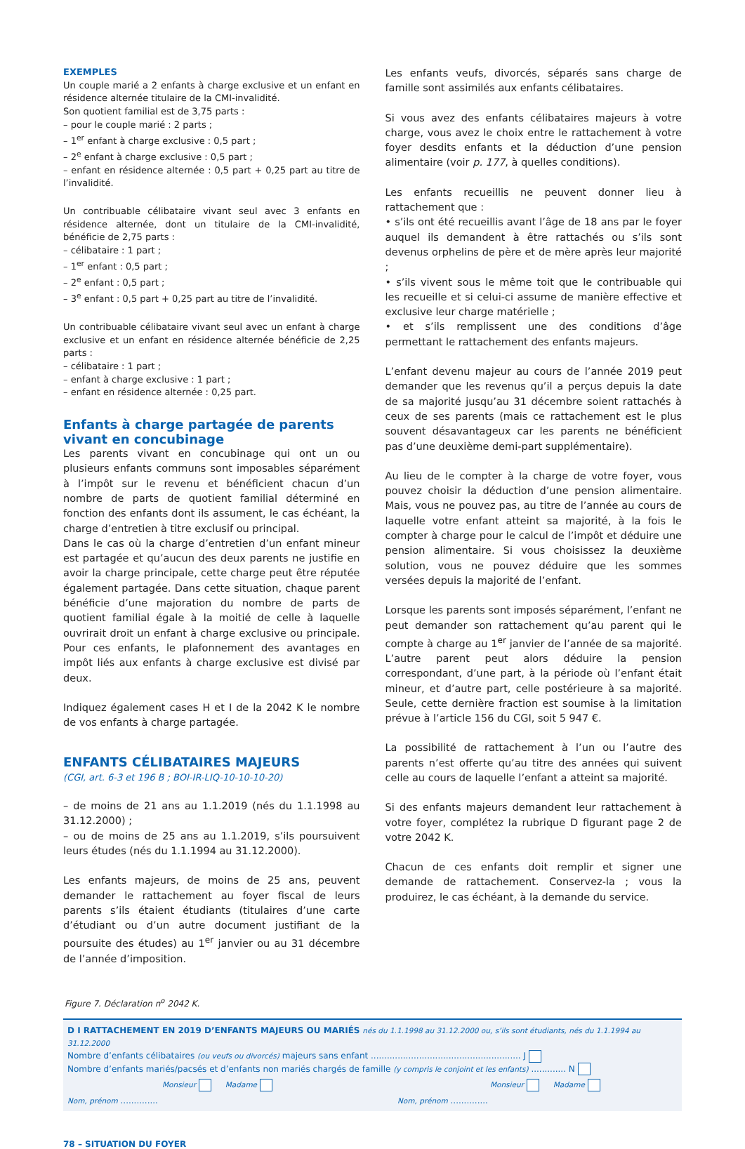EXEMPLES
Un couple marié a 2 enfants à charge exclusive et un enfant en résidence alternée titulaire de la CMI-invalidité.
Son quotient familial est de 3,75 parts :
– pour le couple marié : 2 parts ;
– 1<sup>er</sup> enfant à charge exclusive : 0,5 part ;
– 2<sup>e</sup> enfant à charge exclusive : 0,5 part ;
– enfant en résidence alternée : 0,5 part + 0,25 part au titre de l’invalidité.
Un contribuable célibataire vivant seul avec 3 enfants en résidence alternée, dont un titulaire de la CMI-invalidité, bénéficie de 2,75 parts :
– célibataire : 1 part ;
– 1<sup>er</sup> enfant : 0,5 part ;
– 2<sup>e</sup> enfant : 0,5 part ;
– 3<sup>e</sup> enfant : 0,5 part + 0,25 part au titre de l’invalidité.
Un contribuable célibataire vivant seul avec un enfant à charge exclusive et un enfant en résidence alternée bénéficie de 2,25 parts :
– célibataire : 1 part ;
– enfant à charge exclusive : 1 part ;
– enfant en résidence alternée : 0,25 part.
Enfants à charge partagée de parents vivant en concubinage
Les parents vivant en concubinage qui ont un ou plusieurs enfants communs sont imposables séparément à l’impôt sur le revenu et bénéficient chacun d’un nombre de parts de quotient familial déterminé en fonction des enfants dont ils assument, le cas échéant, la charge d’entretien à titre exclusif ou principal.
Dans le cas où la charge d’entretien d’un enfant mineur est partagée et qu’aucun des deux parents ne justifie en avoir la charge principale, cette charge peut être réputée également partagée. Dans cette situation, chaque parent bénéficie d’une majoration du nombre de parts de quotient familial égale à la moitié de celle à laquelle ouvrirait droit un enfant à charge exclusive ou principale. Pour ces enfants, le plafonnement des avantages en impôt liés aux enfants à charge exclusive est divisé par deux.
Indiquez également cases H et I de la 2042 K le nombre de vos enfants à charge partagée.
ENFANTS CÉLIBATAIRES MAJEURS
(CGI, art. 6-3 et 196 B ; BOI-IR-LIQ-10-10-10-20)
– de moins de 21 ans au 1.1.2019 (nés du 1.1.1998 au 31.12.2000) ;
– ou de moins de 25 ans au 1.1.2019, s’ils poursuivent leurs études (nés du 1.1.1994 au 31.12.2000).
Les enfants majeurs, de moins de 25 ans, peuvent demander le rattachement au foyer fiscal de leurs parents s’ils étaient étudiants (titulaires d’une carte d’étudiant ou d’un autre document justifiant de la poursuite des études) au 1<sup>er</sup> janvier ou au 31 décembre de l’année d’imposition.
Les enfants veufs, divorcés, séparés sans charge de famille sont assimilés aux enfants célibataires.
Si vous avez des enfants célibataires majeurs à votre charge, vous avez le choix entre le rattachement à votre foyer desdits enfants et la déduction d’une pension alimentaire (voir p. 177, à quelles conditions).
Les enfants recueillis ne peuvent donner lieu à rattachement que :
• s’ils ont été recueillis avant l’âge de 18 ans par le foyer auquel ils demandent à être rattachés ou s’ils sont devenus orphelins de père et de mère après leur majorité ;
• s’ils vivent sous le même toit que le contribuable qui les recueille et si celui-ci assume de manière effective et exclusive leur charge matérielle ;
• et s’ils remplissent une des conditions d’âge permettant le rattachement des enfants majeurs.
L’enfant devenu majeur au cours de l’année 2019 peut demander que les revenus qu’il a perçus depuis la date de sa majorité jusqu’au 31 décembre soient rattachés à ceux de ses parents (mais ce rattachement est le plus souvent désavantageux car les parents ne bénéficient pas d’une deuxième demi-part supplémentaire).
Au lieu de le compter à la charge de votre foyer, vous pouvez choisir la déduction d’une pension alimentaire. Mais, vous ne pouvez pas, au titre de l’année au cours de laquelle votre enfant atteint sa majorité, à la fois le compter à charge pour le calcul de l’impôt et déduire une pension alimentaire. Si vous choisissez la deuxième solution, vous ne pouvez déduire que les sommes versées depuis la majorité de l’enfant.
Lorsque les parents sont imposés séparément, l’enfant ne peut demander son rattachement qu’au parent qui le compte à charge au 1<sup>er</sup> janvier de l’année de sa majorité. L’autre parent peut alors déduire la pension correspondant, d’une part, à la période où l’enfant était mineur, et d’autre part, celle postérieure à sa majorité. Seule, cette dernière fraction est soumise à la limitation prévue à l’article 156 du CGI, soit 5 947 €.
La possibilité de rattachement à l’un ou l’autre des parents n’est offerte qu’au titre des années qui suivent celle au cours de laquelle l’enfant a atteint sa majorité.
Si des enfants majeurs demandent leur rattachement à votre foyer, complétez la rubrique D figurant page 2 de votre 2042 K.
Chacun de ces enfants doit remplir et signer une demande de rattachement. Conservez-la ; vous la produirez, le cas échéant, à la demande du service.
Figure 7. Déclaration n<sup>o</sup> 2042 K.
D I RATTACHEMENT EN 2019 D’ENFANTS MAJEURS OU MARIÉS nés du 1.1.1998 au 31.12.2000 ou, s’ils sont étudiants, nés du 1.1.1994 au 31.12.2000
Nombre d’enfants célibataires (ou veufs ou divorcés) majeurs sans enfant ........................................................ J
Nombre d’enfants mariés/pacsés et d’enfants non mariés chargés de famille (y compris le conjoint et les enfants) ............. N
Monsieur Madame Monsieur Madame
Nom, prénom .............. Nom, prénom ..............
78 – SITUATION DU FOYER